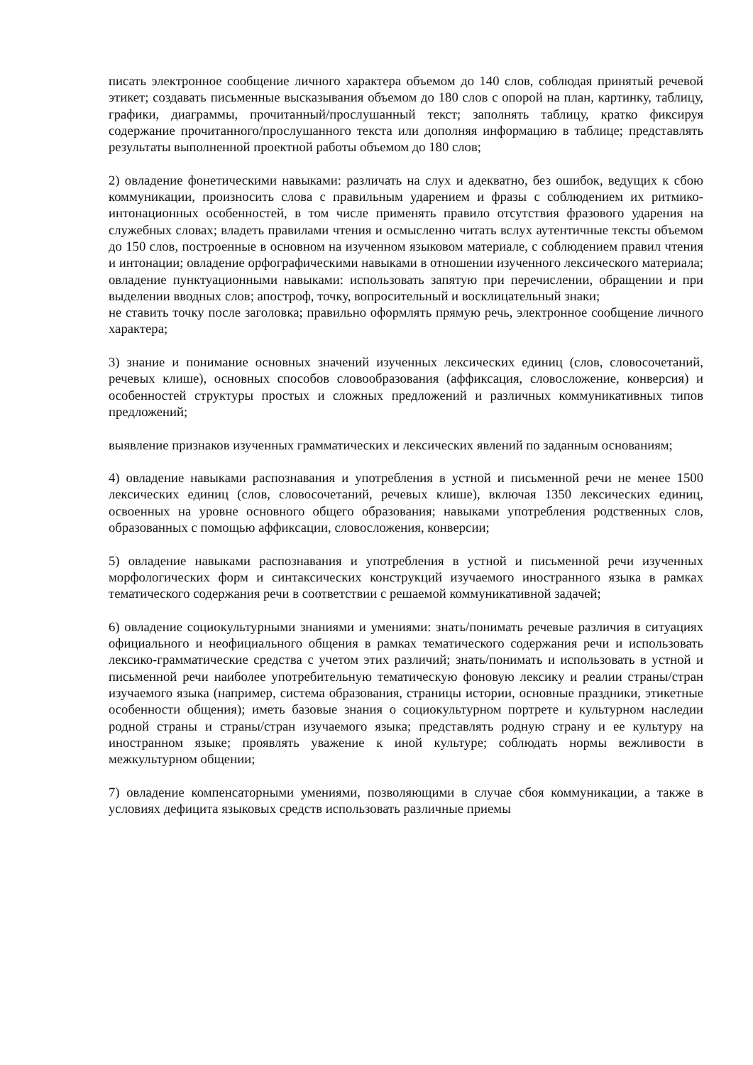писать электронное сообщение личного характера объемом до 140 слов, соблюдая принятый речевой этикет; создавать письменные высказывания объемом до 180 слов с опорой на план, картинку, таблицу, графики, диаграммы, прочитанный/прослушанный текст; заполнять таблицу, кратко фиксируя содержание прочитанного/прослушанного текста или дополняя информацию в таблице; представлять результаты выполненной проектной работы объемом до 180 слов;
2) овладение фонетическими навыками: различать на слух и адекватно, без ошибок, ведущих к сбою коммуникации, произносить слова с правильным ударением и фразы с соблюдением их ритмико-интонационных особенностей, в том числе применять правило отсутствия фразового ударения на служебных словах; владеть правилами чтения и осмысленно читать вслух аутентичные тексты объемом до 150 слов, построенные в основном на изученном языковом материале, с соблюдением правил чтения и интонации; овладение орфографическими навыками в отношении изученного лексического материала; овладение пунктуационными навыками: использовать запятую при перечислении, обращении и при выделении вводных слов; апостроф, точку, вопросительный и восклицательный знаки;
не ставить точку после заголовка; правильно оформлять прямую речь, электронное сообщение личного характера;
3) знание и понимание основных значений изученных лексических единиц (слов, словосочетаний, речевых клише), основных способов словообразования (аффиксация, словосложение, конверсия) и особенностей структуры простых и сложных предложений и различных коммуникативных типов предложений;
выявление признаков изученных грамматических и лексических явлений по заданным основаниям;
4) овладение навыками распознавания и употребления в устной и письменной речи не менее 1500 лексических единиц (слов, словосочетаний, речевых клише), включая 1350 лексических единиц, освоенных на уровне основного общего образования; навыками употребления родственных слов, образованных с помощью аффиксации, словосложения, конверсии;
5) овладение навыками распознавания и употребления в устной и письменной речи изученных морфологических форм и синтаксических конструкций изучаемого иностранного языка в рамках тематического содержания речи в соответствии с решаемой коммуникативной задачей;
6) овладение социокультурными знаниями и умениями: знать/понимать речевые различия в ситуациях официального и неофициального общения в рамках тематического содержания речи и использовать лексико-грамматические средства с учетом этих различий; знать/понимать и использовать в устной и письменной речи наиболее употребительную тематическую фоновую лексику и реалии страны/стран изучаемого языка (например, система образования, страницы истории, основные праздники, этикетные особенности общения); иметь базовые знания о социокультурном портрете и культурном наследии родной страны и страны/стран изучаемого языка; представлять родную страну и ее культуру на иностранном языке; проявлять уважение к иной культуре; соблюдать нормы вежливости в межкультурном общении;
7) овладение компенсаторными умениями, позволяющими в случае сбоя коммуникации, а также в условиях дефицита языковых средств использовать различные приемы